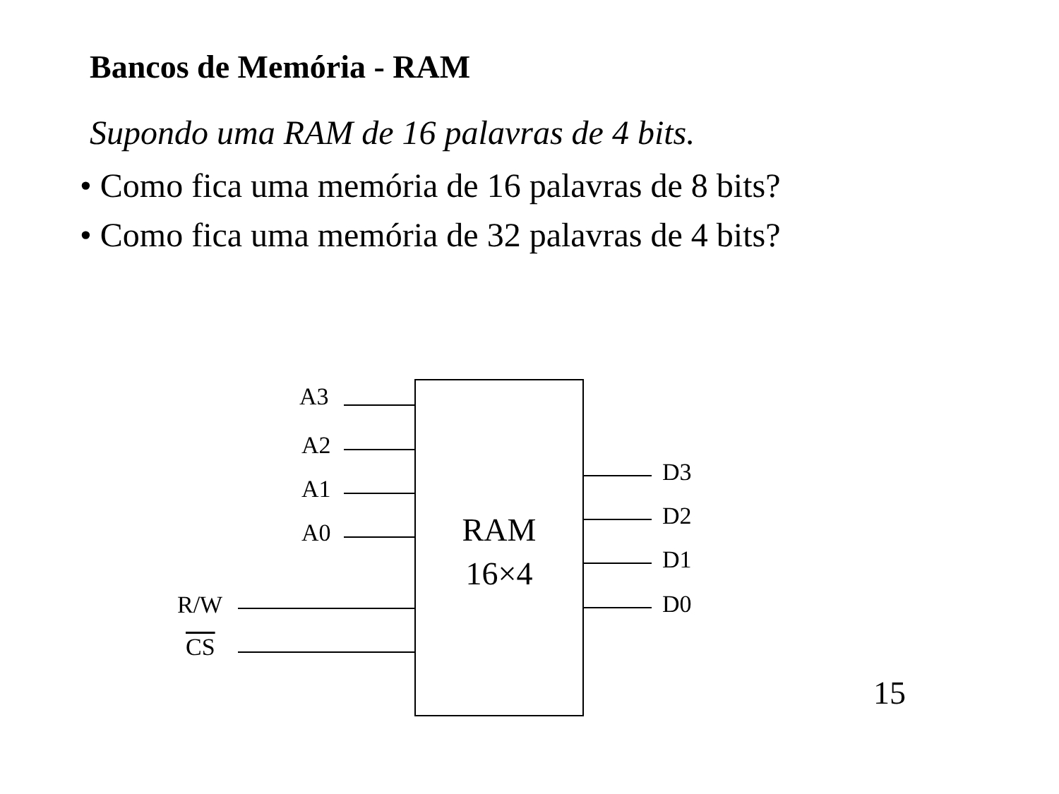Bancos de Memória - RAM
Supondo uma RAM de 16 palavras de 4 bits.
• Como fica uma memória de 16 palavras de 8 bits?
• Como fica uma memória de 32 palavras de 4 bits?
RAM
16×4
A3
A2
A1
A0
R/W
CS
D3
D2
D1
D0
15